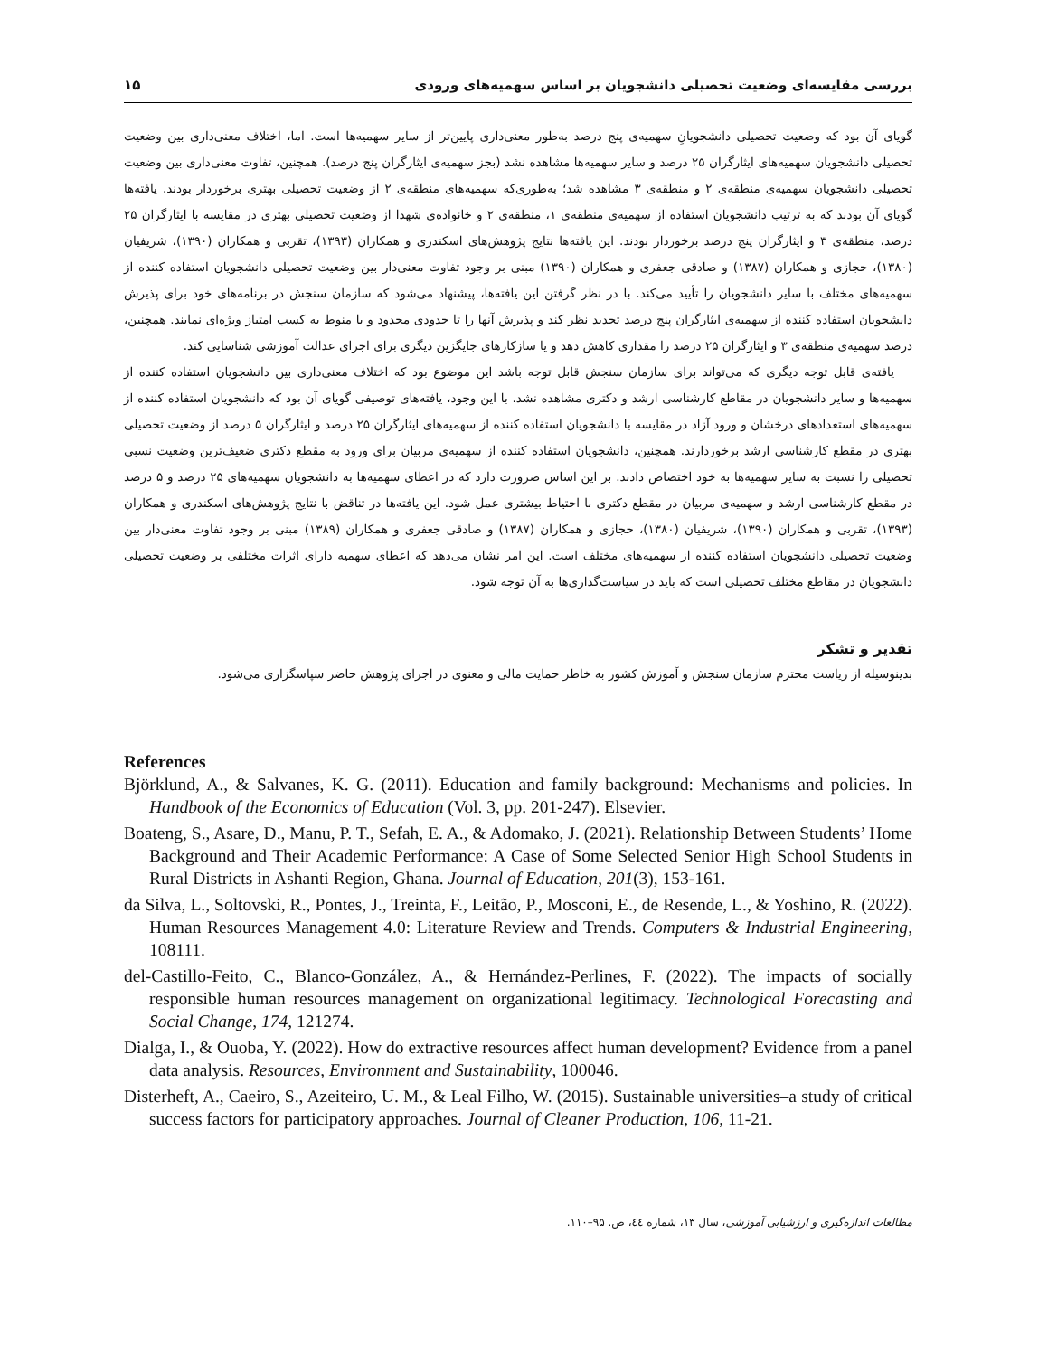بررسی مقایسه‌ای وضعیت تحصیلی دانشجویان بر اساس سهمیه‌های ورودی ۱۵
گویای آن بود که وضعیت تحصیلی دانشجویانِ سهمیه‌ی پنج درصد به‌طور معنی‌داری پایین‌تر از سایر سهمیه‌ها است. اما، اختلاف معنی‌داری بین وضعیت تحصیلی دانشجویان سهمیه‌های ایثارگران ۲۵ درصد و سایر سهمیه‌ها مشاهده نشد (بجز سهمیه‌ی ایثارگران پنج درصد). همچنین، تفاوت معنی‌داری بین وضعیت تحصیلی دانشجویان سهمیه‌ی منطقه‌ی ۲ و منطقه‌ی ۳ مشاهده شد؛ به‌طوری‌که سهمیه‌های منطقه‌ی ۲ از وضعیت تحصیلی بهتری برخوردار بودند. یافته‌ها گویای آن بودند که به ترتیب دانشجویان استفاده از سهمیه‌ی منطقه‌ی ۱، منطقه‌ی ۲ و خانواده‌ی شهدا از وضعیت تحصیلی بهتری در مقایسه با ایثارگران ۲۵ درصد، منطقه‌ی ۳ و ایثارگران پنج درصد برخوردار بودند. این یافته‌ها نتایج پژوهش‌های اسکندری و همکاران (۱۳۹۳)، تقربی و همکاران (۱۳۹۰)، شریفیان (۱۳۸۰)، حجازی و همکاران (۱۳۸۷) و صادقی جعفری و همکاران (۱۳۹۰) مبنی بر وجود تفاوت معنی‌دار بین وضعیت تحصیلی دانشجویان استفاده کننده از سهمیه‌های مختلف با سایر دانشجویان را تأیید می‌کند. با در نظر گرفتن این یافته‌ها، پیشنهاد می‌شود که سازمان سنجش در برنامه‌های خود برای پذیرش دانشجویان استفاده کننده از سهمیه‌ی ایثارگران پنج درصد تجدید نظر کند و پذیرش آنها را تا حدودی محدود و یا منوط به کسب امتیاز ویژه‌ای نمایند. همچنین، درصد سهمیه‌ی منطقه‌ی ۳ و ایثارگران ۲۵ درصد را مقداری کاهش دهد و یا سازکارهای جایگزین دیگری برای اجرای عدالت آموزشی شناسایی کند.
یافته‌ی قابل توجه دیگری که می‌تواند برای سازمان سنجش قابل توجه باشد این موضوع بود که اختلاف معنی‌داری بین دانشجویان استفاده کننده از سهمیه‌ها و سایر دانشجویان در مقاطع کارشناسی ارشد و دکتری مشاهده نشد. با این وجود، یافته‌های توصیفی گویای آن بود که دانشجویان استفاده کننده از سهمیه‌های استعدادهای درخشان و ورود آزاد در مقایسه با دانشجویان استفاده کننده از سهمیه‌های ایثارگران ۲۵ درصد و ایثارگران ۵ درصد از وضعیت تحصیلی بهتری در مقطع کارشناسی ارشد برخوردارند. همچنین، دانشجویان استفاده کننده از سهمیه‌ی مربیان برای ورود به مقطع دکتری ضعیف‌ترین وضعیت نسبی تحصیلی را نسبت به سایر سهمیه‌ها به خود اختصاص دادند. بر این اساس ضرورت دارد که در اعطای سهمیه‌ها به دانشجویان سهمیه‌های ۲۵ درصد و ۵ درصد در مقطع کارشناسی ارشد و سهمیه‌ی مربیان در مقطع دکتری با احتیاط بیشتری عمل شود. این یافته‌ها در تناقض با نتایج پژوهش‌های اسکندری و همکاران (۱۳۹۳)، تقربی و همکاران (۱۳۹۰)، شریفیان (۱۳۸۰)، حجازی و همکاران (۱۳۸۷) و صادقی جعفری و همکاران (۱۳۸۹) مبنی بر وجود تفاوت معنی‌دار بین وضعیت تحصیلی دانشجویان استفاده کننده از سهمیه‌های مختلف است. این امر نشان می‌دهد که اعطای سهمیه دارای اثرات مختلفی بر وضعیت تحصیلی دانشجویان در مقاطع مختلف تحصیلی است که باید در سیاست‌گذاری‌ها به آن توجه شود.
تقدیر و تشکر
بدینوسیله از ریاست محترم سازمان سنجش و آموزش کشور به خاطر حمایت مالی و معنوی در اجرای پژوهش حاضر سپاسگزاری می‌شود.
References
Björklund, A., & Salvanes, K. G. (2011). Education and family background: Mechanisms and policies. In Handbook of the Economics of Education (Vol. 3, pp. 201-247). Elsevier.
Boateng, S., Asare, D., Manu, P. T., Sefah, E. A., & Adomako, J. (2021). Relationship Between Students’ Home Background and Their Academic Performance: A Case of Some Selected Senior High School Students in Rural Districts in Ashanti Region, Ghana. Journal of Education, 201(3), 153-161.
da Silva, L., Soltovski, R., Pontes, J., Treinta, F., Leitão, P., Mosconi, E., de Resende, L., & Yoshino, R. (2022). Human Resources Management 4.0: Literature Review and Trends. Computers & Industrial Engineering, 108111.
del-Castillo-Feito, C., Blanco-González, A., & Hernández-Perlines, F. (2022). The impacts of socially responsible human resources management on organizational legitimacy. Technological Forecasting and Social Change, 174, 121274.
Dialga, I., & Ouoba, Y. (2022). How do extractive resources affect human development? Evidence from a panel data analysis. Resources, Environment and Sustainability, 100046.
Disterheft, A., Caeiro, S., Azeiteiro, U. M., & Leal Filho, W. (2015). Sustainable universities–a study of critical success factors for participatory approaches. Journal of Cleaner Production, 106, 11-21.
مطالعات اندازه‌گیری و ارزشیابی آموزشی، سال ۱۳، شماره ٤٤، ص. ۹۵–۱۱۰.